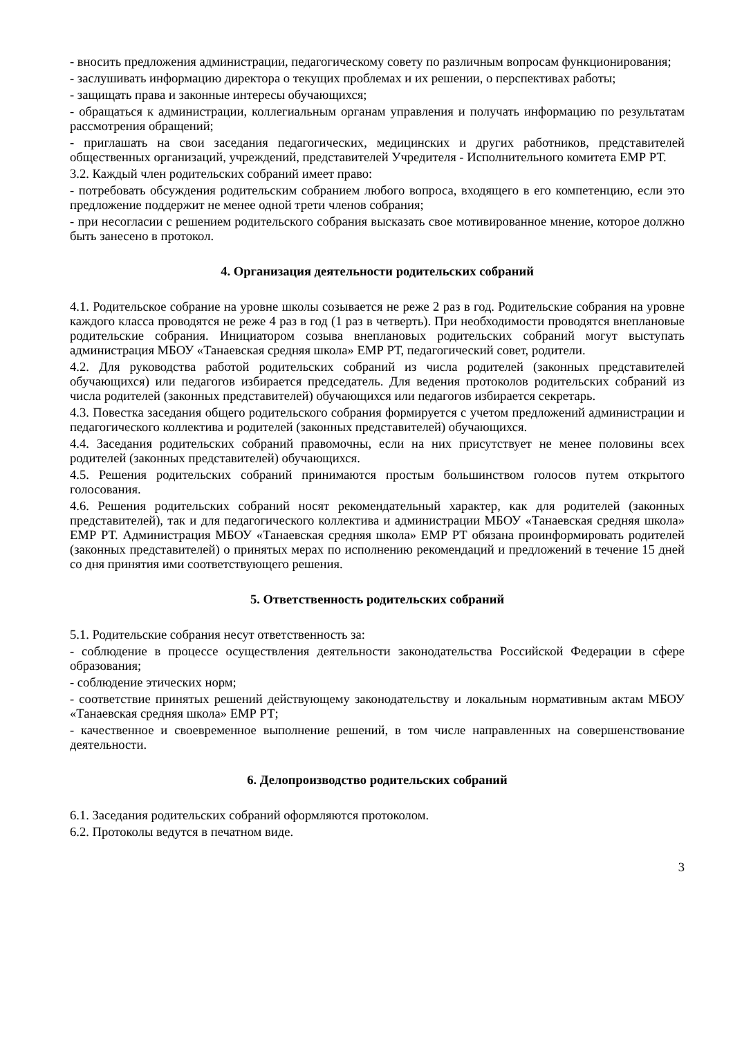- вносить предложения администрации, педагогическому совету по различным вопросам функционирования;
- заслушивать информацию директора о текущих проблемах и их решении, о перспективах работы;
- защищать права и законные интересы обучающихся;
- обращаться к администрации, коллегиальным органам управления и получать информацию по результатам рассмотрения обращений;
- приглашать на свои заседания педагогических, медицинских и других работников, представителей общественных организаций, учреждений, представителей Учредителя - Исполнительного комитета ЕМР РТ.
3.2. Каждый член родительских собраний имеет право:
- потребовать обсуждения родительским собранием любого вопроса, входящего в его компетенцию, если это предложение поддержит не менее одной трети членов собрания;
- при несогласии с решением родительского собрания высказать свое мотивированное мнение, которое должно быть занесено в протокол.
4. Организация деятельности родительских собраний
4.1. Родительское собрание на уровне школы созывается не реже 2 раз в год. Родительские собрания на уровне каждого класса проводятся не реже 4 раз в год (1 раз в четверть). При необходимости проводятся внеплановые родительские собрания. Инициатором созыва внеплановых родительских собраний могут выступать администрация МБОУ «Танаевская средняя школа» ЕМР РТ, педагогический совет, родители.
4.2. Для руководства работой родительских собраний из числа родителей (законных представителей обучающихся) или педагогов избирается председатель. Для ведения протоколов родительских собраний из числа родителей (законных представителей) обучающихся или педагогов избирается секретарь.
4.3. Повестка заседания общего родительского собрания формируется с учетом предложений администрации и педагогического коллектива и родителей (законных представителей) обучающихся.
4.4. Заседания родительских собраний правомочны, если на них присутствует не менее половины всех родителей (законных представителей) обучающихся.
4.5. Решения родительских собраний принимаются простым большинством голосов путем открытого голосования.
4.6. Решения родительских собраний носят рекомендательный характер, как для родителей (законных представителей), так и для педагогического коллектива и администрации МБОУ «Танаевская средняя школа» ЕМР РТ. Администрация МБОУ «Танаевская средняя школа» ЕМР РТ обязана проинформировать родителей (законных представителей) о принятых мерах по исполнению рекомендаций и предложений в течение 15 дней со дня принятия ими соответствующего решения.
5. Ответственность родительских собраний
5.1. Родительские собрания несут ответственность за:
- соблюдение в процессе осуществления деятельности законодательства Российской Федерации в сфере образования;
- соблюдение этических норм;
- соответствие принятых решений действующему законодательству и локальным нормативным актам МБОУ «Танаевская средняя школа» ЕМР РТ;
- качественное и своевременное выполнение решений, в том числе направленных на совершенствование деятельности.
6. Делопроизводство родительских собраний
6.1. Заседания родительских собраний оформляются протоколом.
6.2. Протоколы ведутся в печатном виде.
3